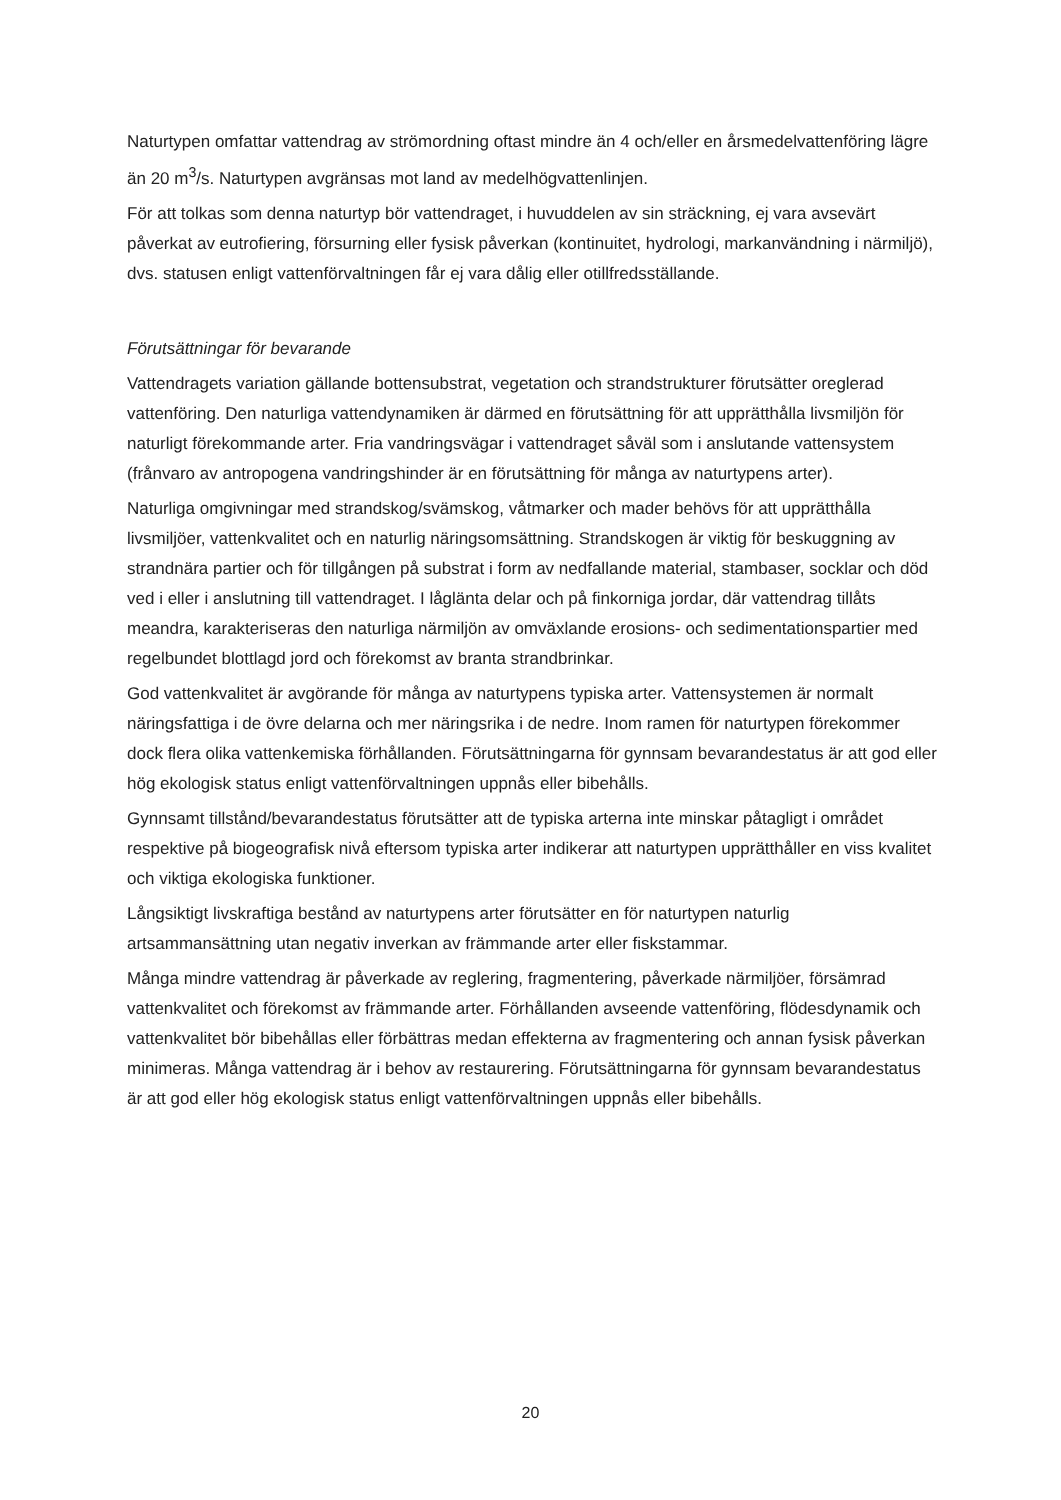Naturtypen omfattar vattendrag av strömordning oftast mindre än 4 och/eller en årsmedelvattenföring lägre än 20 m<sup>3</sup>/s. Naturtypen avgränsas mot land av medelhögvattenlinjen.
För att tolkas som denna naturtyp bör vattendraget, i huvuddelen av sin sträckning, ej vara avsevärt påverkat av eutrofiering, försurning eller fysisk påverkan (kontinuitet, hydrologi, markanvändning i närmiljö), dvs. statusen enligt vattenförvaltningen får ej vara dålig eller otillfredsställande.
Förutsättningar för bevarande
Vattendragets variation gällande bottensubstrat, vegetation och strandstrukturer förutsätter oreglerad vattenföring. Den naturliga vattendynamiken är därmed en förutsättning för att upprätthålla livsmiljön för naturligt förekommande arter. Fria vandringsvägar i vattendraget såväl som i anslutande vattensystem (frånvaro av antropogena vandringshinder är en förutsättning för många av naturtypens arter).
Naturliga omgivningar med strandskog/svämskog, våtmarker och mader behövs för att upprätthålla livsmiljöer, vattenkvalitet och en naturlig näringsomsättning. Strandskogen är viktig för beskuggning av strandnära partier och för tillgången på substrat i form av nedfallande material, stambaser, socklar och död ved i eller i anslutning till vattendraget. I låglänta delar och på finkorniga jordar, där vattendrag tillåts meandra, karakteriseras den naturliga närmiljön av omväxlande erosions- och sedimentationspartier med regelbundet blottlagd jord och förekomst av branta strandbrinkar.
God vattenkvalitet är avgörande för många av naturtypens typiska arter. Vattensystemen är normalt näringsfattiga i de övre delarna och mer näringsrika i de nedre. Inom ramen för naturtypen förekommer dock flera olika vattenkemiska förhållanden. Förutsättningarna för gynnsam bevarandestatus är att god eller hög ekologisk status enligt vattenförvaltningen uppnås eller bibehålls.
Gynnsamt tillstånd/bevarandestatus förutsätter att de typiska arterna inte minskar påtagligt i området respektive på biogeografisk nivå eftersom typiska arter indikerar att naturtypen upprätthåller en viss kvalitet och viktiga ekologiska funktioner.
Långsiktigt livskraftiga bestånd av naturtypens arter förutsätter en för naturtypen naturlig artsammansättning utan negativ inverkan av främmande arter eller fiskstammar.
Många mindre vattendrag är påverkade av reglering, fragmentering, påverkade närmiljöer, försämrad vattenkvalitet och förekomst av främmande arter. Förhållanden avseende vattenföring, flödesdynamik och vattenkvalitet bör bibehållas eller förbättras medan effekterna av fragmentering och annan fysisk påverkan minimeras. Många vattendrag är i behov av restaurering. Förutsättningarna för gynnsam bevarandestatus är att god eller hög ekologisk status enligt vattenförvaltningen uppnås eller bibehålls.
20